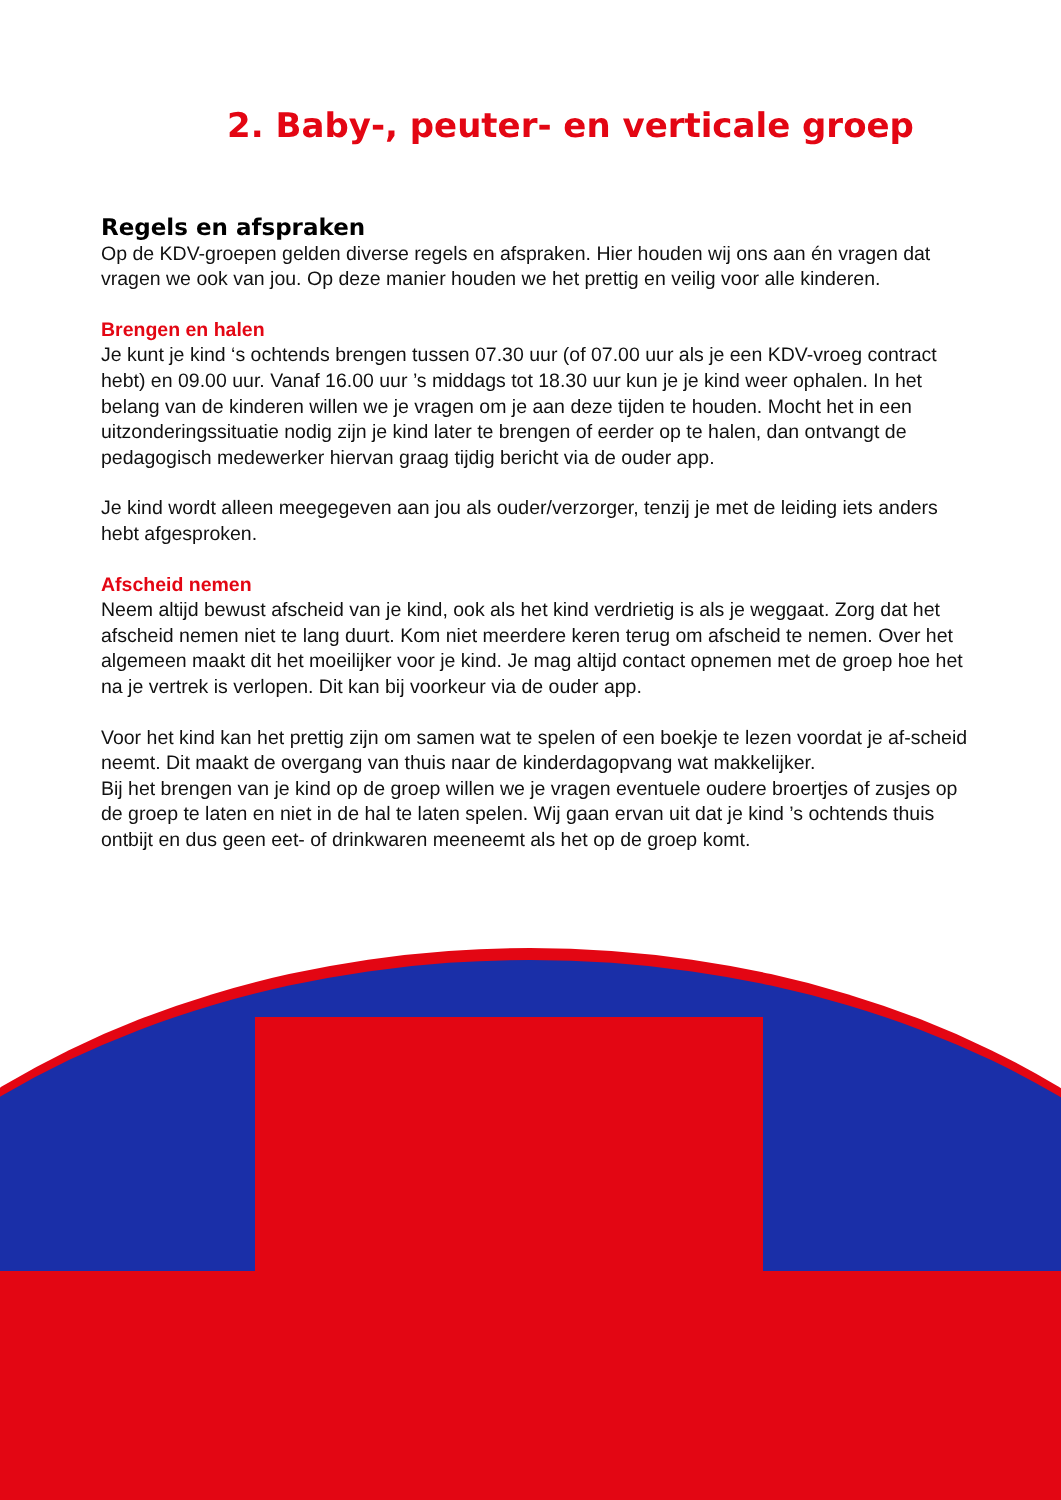2. Baby-, peuter- en verticale groep
Regels en afspraken
Op de KDV-groepen gelden diverse regels en afspraken. Hier houden wij ons aan én vragen dat vragen we ook van jou. Op deze manier houden we het prettig en veilig voor alle kinderen.
Brengen en halen
Je kunt je kind ‘s ochtends brengen tussen 07.30 uur (of 07.00 uur als je een KDV-vroeg contract hebt) en 09.00 uur. Vanaf 16.00 uur ’s middags tot 18.30 uur kun je je kind weer ophalen. In het belang van de kinderen willen we je vragen om je aan deze tijden te houden. Mocht het in een uitzonderingssituatie nodig zijn je kind later te brengen of eerder op te halen, dan ontvangt de pedagogisch medewerker hiervan graag tijdig bericht via de ouder app.
Je kind wordt alleen meegegeven aan jou als ouder/verzorger, tenzij je met de leiding iets anders hebt afgesproken.
Afscheid nemen
Neem altijd bewust afscheid van je kind, ook als het kind verdrietig is als je weggaat. Zorg dat het afscheid nemen niet te lang duurt. Kom niet meerdere keren terug om afscheid te nemen. Over het algemeen maakt dit het moeilijker voor je kind. Je mag altijd contact opnemen met de groep hoe het na je vertrek is verlopen. Dit kan bij voorkeur via de ouder app.
Voor het kind kan het prettig zijn om samen wat te spelen of een boekje te lezen voordat je af-scheid neemt. Dit maakt de overgang van thuis naar de kinderdagopvang wat makkelijker.
Bij het brengen van je kind op de groep willen we je vragen eventuele oudere broertjes of zusjes op de groep te laten en niet in de hal te laten spelen. Wij gaan ervan uit dat je kind ’s ochtends thuis ontbijt en dus geen eet- of drinkwaren meeneemt als het op de groep komt.